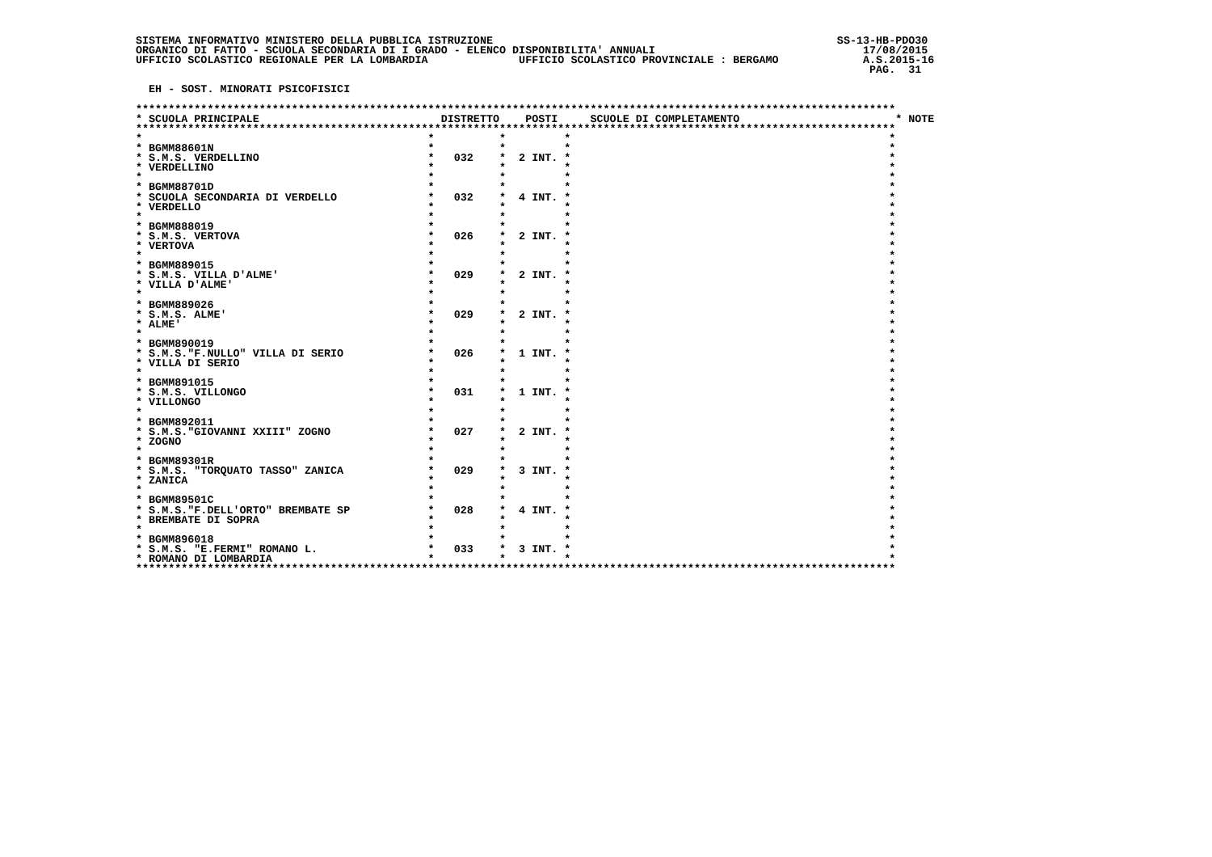SISTEMA INFORMATIVO MINISTERO DELLA PUBBLICA ISTRUZIONE                                                     SS-13-HB-PDO30
ORGANICO DI FATTO - SCUOLA SECONDARIA DI I GRADO - ELENCO DISPONIBILITA' ANNUALI                                17/08/2015
UFFICIO SCOLASTICO REGIONALE PER LA LOMBARDIA              UFFICIO SCOLASTICO PROVINCIALE : BERGAMO             A.S.2015-16
                                                                                                                 PAG.  31

  EH - SOST. MINORATI PSICOFISICI

*********************************************************************************************************************
* SCUOLA PRINCIPALE                            DISTRETTO    POSTI     SCUOLE DI COMPLETAMENTO                        * NOTE
*********************************************************************************************************************
*                                            *          *         *                                                 *
* BGMM88601N                                 *          *         *                                                 *
* S.M.S. VERDELLINO                          *   032    *  2 INT. *                                                 *
* VERDELLINO                                 *          *         *                                                 *
*                                            *          *         *                                                 *
* BGMM88701D                                 *          *         *                                                 *
* SCUOLA SECONDARIA DI VERDELLO              *   032    *  4 INT. *                                                 *
* VERDELLO                                   *          *         *                                                 *
*                                            *          *         *                                                 *
* BGMM888019                                 *          *         *                                                 *
* S.M.S. VERTOVA                             *   026    *  2 INT. *                                                 *
* VERTOVA                                    *          *         *                                                 *
*                                            *          *         *                                                 *
* BGMM889015                                 *          *         *                                                 *
* S.M.S. VILLA D'ALME'                       *   029    *  2 INT. *                                                 *
* VILLA D'ALME'                              *          *         *                                                 *
*                                            *          *         *                                                 *
* BGMM889026                                 *          *         *                                                 *
* S.M.S. ALME'                               *   029    *  2 INT. *                                                 *
* ALME'                                      *          *         *                                                 *
*                                            *          *         *                                                 *
* BGMM890019                                 *          *         *                                                 *
* S.M.S."F.NULLO" VILLA DI SERIO             *   026    *  1 INT. *                                                 *
* VILLA DI SERIO                             *          *         *                                                 *
*                                            *          *         *                                                 *
* BGMM891015                                 *          *         *                                                 *
* S.M.S. VILLONGO                            *   031    *  1 INT. *                                                 *
* VILLONGO                                   *          *         *                                                 *
*                                            *          *         *                                                 *
* BGMM892011                                 *          *         *                                                 *
* S.M.S."GIOVANNI XXIII" ZOGNO               *   027    *  2 INT. *                                                 *
* ZOGNO                                      *          *         *                                                 *
*                                            *          *         *                                                 *
* BGMM89301R                                 *          *         *                                                 *
* S.M.S. "TORQUATO TASSO" ZANICA             *   029    *  3 INT. *                                                 *
* ZANICA                                     *          *         *                                                 *
*                                            *          *         *                                                 *
* BGMM89501C                                 *          *         *                                                 *
* S.M.S."F.DELL'ORTO" BREMBATE SP            *   028    *  4 INT. *                                                 *
* BREMBATE DI SOPRA                          *          *         *                                                 *
*                                            *          *         *                                                 *
* BGMM896018                                 *          *         *                                                 *
* S.M.S. "E.FERMI" ROMANO L.                 *   033    *  3 INT. *                                                 *
* ROMANO DI LOMBARDIA                        *          *         *                                                 *
*********************************************************************************************************************